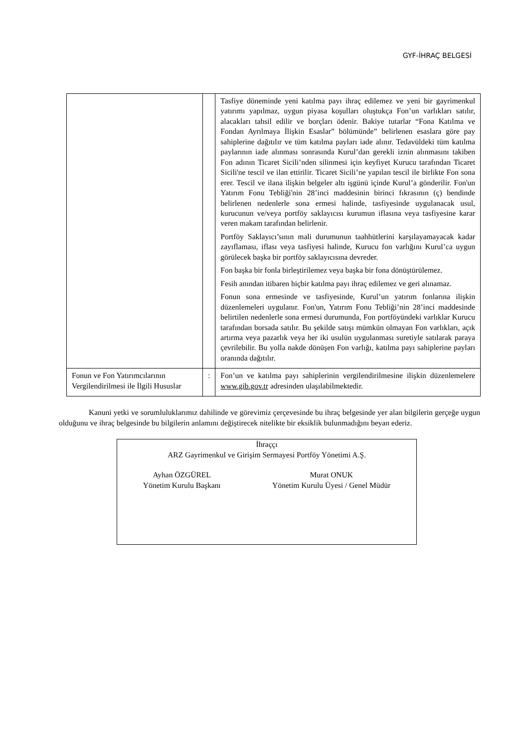GYF-İHRAÇ BELGESİ
| | | Tasfiye döneminde yeni katılma payı ihraç edilemez ve yeni bir gayrimenkul yatırımı yapılmaz, uygun piyasa koşulları oluştukça Fon’un varlıkları satılır, alacakları tahsil edilir ve borçları ödenir. Bakiye tutarlar “Fona Katılma ve Fondan Ayrılmaya İlişkin Esaslar” bölümünde” belirlenen esaslara göre pay sahiplerine dağıtılır ve tüm katılma payları iade alınır. Tedavüldeki tüm katılma paylarının iade alınması sonrasında Kurul’dan gerekli iznin alınmasını takiben Fon adının Ticaret Sicili’nden silinmesi için keyfiyet Kurucu tarafından Ticaret Sicili'ne tescil ve ilan ettirilir. Ticaret Sicili’ne yapılan tescil ile birlikte Fon sona erer. Tescil ve ilana ilişkin belgeler altı işgünü içinde Kurul’a gönderilir. Fon'un Yatırım Fonu Tebliği'nin 28’inci maddesinin birinci fıkrasının (ç) bendinde belirlenen nedenlerle sona ermesi halinde, tasfiyesinde uygulanacak usul, kurucunun ve/veya portföy saklayıcısı kurumun iflasına veya tasfiyesine karar veren makam tarafından belirlenir. Portföy Saklayıcı’sının mali durumunun taahhütlerini karşılayamayacak kadar zayıflaması, iflası veya tasfiyesi halinde, Kurucu fon varlığını Kurul’ca uygun görülecek başka bir portföy saklayıcısına devreder. Fon başka bir fonla birleştirilemez veya başka bir fona dönüştürülemez. Fesih anından itibaren hiçbir katılma payı ihraç edilemez ve geri alınamaz. Fonun sona ermesinde ve tasfiyesinde, Kurul’un yatırım fonlarına ilişkin düzenlemeleri uygulanır. Fon'un, Yatırım Fonu Tebliği’nin 28’inci maddesinde belirtilen nedenlerle sona ermesi durumunda, Fon portföyündeki varlıklar Kurucu tarafından borsada satılır. Bu şekilde satışı mümkün olmayan Fon varlıkları, açık artırma veya pazarlık veya her iki usulün uygulanması suretiyle satılarak paraya çevrilebilir. Bu yolla nakde dönüşen Fon varlığı, katılma payı sahiplerine payları oranında dağıtılır. |
| Fonun ve Fon Yatırımcılarının Vergilendirilmesi ile İlgili Hususlar | : | Fon’un ve katılma payı sahiplerinin vergilendirilmesine ilişkin düzenlemelere www.gib.gov.tr adresinden ulaşılabilmektedir. |
Kanuni yetki ve sorumluluklarımız dahilinde ve görevimiz çerçevesinde bu ihraç belgesinde yer alan bilgilerin gerçeğe uygun olduğunu ve ihraç belgesinde bu bilgilerin anlamını değiştirecek nitelikte bir eksiklik bulunmadığını beyan ederiz.
İhraççı
ARZ Gayrimenkul ve Girişim Sermayesi Portföy Yönetimi A.Ş.
Ayhan ÖZGÜREL
Yönetim Kurulu Başkanı
Murat ONUK
Yönetim Kurulu Üyesi / Genel Müdür